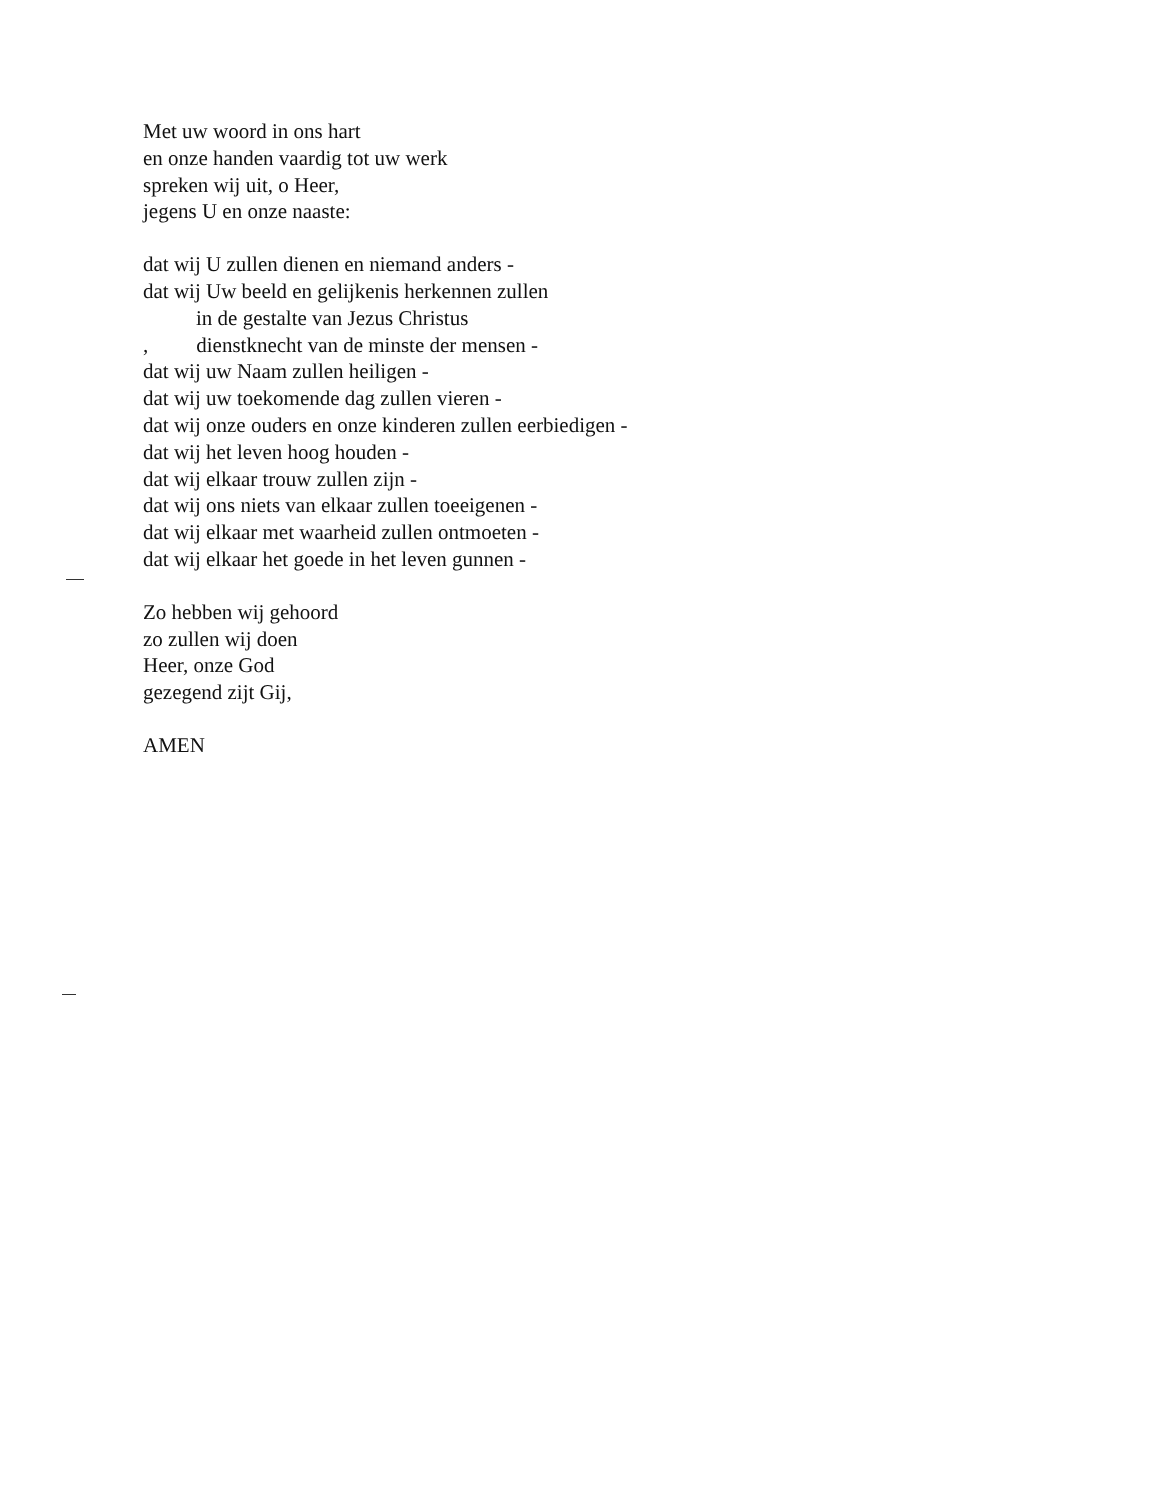Met uw woord in ons hart
en onze handen vaardig tot uw werk
spreken wij uit, o Heer,
jegens U en onze naaste:
dat wij U zullen dienen en niemand anders -
dat wij Uw beeld en gelijkenis herkennen zullen
in de gestalte van Jezus Christus
, dienstknecht van de minste der mensen -
dat wij uw Naam zullen heiligen -
dat wij uw toekomende dag zullen vieren -
dat wij onze ouders en onze kinderen zullen eerbiedigen -
dat wij het leven hoog houden -
dat wij elkaar trouw zullen zijn -
dat wij ons niets van elkaar zullen toeeigenen -
dat wij elkaar met waarheid zullen ontmoeten -
dat wij elkaar het goede in het leven gunnen -
Zo hebben wij gehoord
zo zullen wij doen
Heer, onze God
gezegend zijt Gij,
AMEN